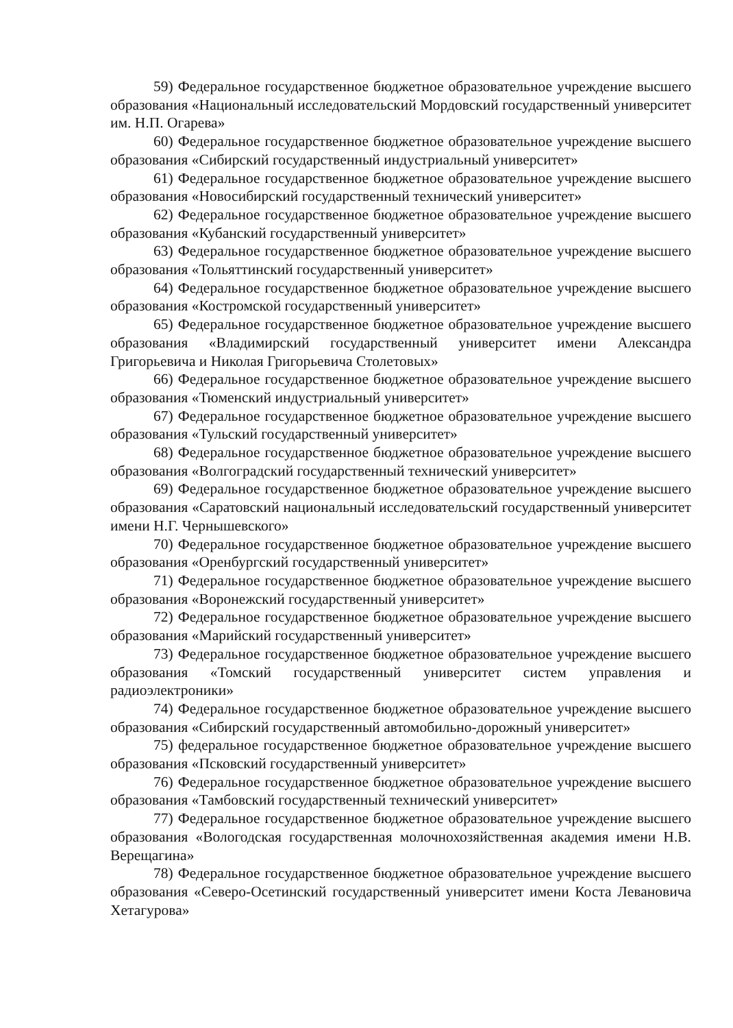59) Федеральное государственное бюджетное образовательное учреждение высшего образования «Национальный исследовательский Мордовский государственный университет им. Н.П. Огарева»
60) Федеральное государственное бюджетное образовательное учреждение высшего образования «Сибирский государственный индустриальный университет»
61) Федеральное государственное бюджетное образовательное учреждение высшего образования «Новосибирский государственный технический университет»
62) Федеральное государственное бюджетное образовательное учреждение высшего образования «Кубанский государственный университет»
63) Федеральное государственное бюджетное образовательное учреждение высшего образования «Тольяттинский государственный университет»
64) Федеральное государственное бюджетное образовательное учреждение высшего образования «Костромской государственный университет»
65) Федеральное государственное бюджетное образовательное учреждение высшего образования «Владимирский государственный университет имени Александра Григорьевича и Николая Григорьевича Столетовых»
66) Федеральное государственное бюджетное образовательное учреждение высшего образования «Тюменский индустриальный университет»
67) Федеральное государственное бюджетное образовательное учреждение высшего образования «Тульский государственный университет»
68) Федеральное государственное бюджетное образовательное учреждение высшего образования «Волгоградский государственный технический университет»
69) Федеральное государственное бюджетное образовательное учреждение высшего образования «Саратовский национальный исследовательский государственный университет имени Н.Г. Чернышевского»
70) Федеральное государственное бюджетное образовательное учреждение высшего образования «Оренбургский государственный университет»
71) Федеральное государственное бюджетное образовательное учреждение высшего образования «Воронежский государственный университет»
72) Федеральное государственное бюджетное образовательное учреждение высшего образования «Марийский государственный университет»
73) Федеральное государственное бюджетное образовательное учреждение высшего образования «Томский государственный университет систем управления и радиоэлектроники»
74) Федеральное государственное бюджетное образовательное учреждение высшего образования «Сибирский государственный автомобильно-дорожный университет»
75) федеральное государственное бюджетное образовательное учреждение высшего образования «Псковский государственный университет»
76) Федеральное государственное бюджетное образовательное учреждение высшего образования «Тамбовский государственный технический университет»
77) Федеральное государственное бюджетное образовательное учреждение высшего образования «Вологодская государственная молочнохозяйственная академия имени Н.В. Верещагина»
78) Федеральное государственное бюджетное образовательное учреждение высшего образования «Северо-Осетинский государственный университет имени Коста Левановича Хетагурова»